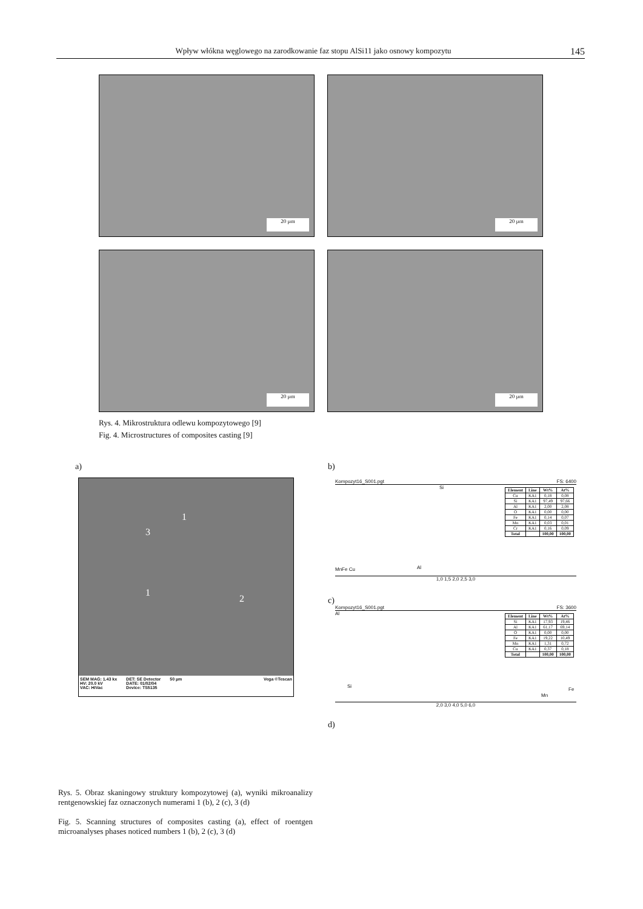Wpływ włókna węglowego na zarodkowanie faz stopu AlSi11 jako osnowy kompozytu 145
20 µm 20 µm
20 µm 20 µm
Rys. 4. Mikrostruktura odlewu kompozytowego [9]
Fig. 4. Microstructures of composites casting [9]
a) b)
3
1
1
2
SEM MAG: 1.43 kx
HV: 20.0 kV
VAC: HiVac
DET: SE Detector
DATE: 01/02/04
Device: TS5135
50 µm Vega ©Tescan
Kompozyt16_S001.pgt FS: 6400
Si
Al MnFe Cu
| Element | Line | Wt% | At% |
| --- | --- | --- | --- |
| Cu | KA1 | 0,18 | 0,08 |
| Si | KA1 | 97,49 | 97,66 |
| Al | KA1 | 2,00 | 2,08 |
| O | KA1 | 0,00 | 0,00 |
| Fe | KA1 | 0,14 | 0,07 |
| Mn | KA1 | 0,03 | 0,01 |
| Cr | KA1 | 0,16 | 0,09 |
| Total | | 100,00 | 100,00 |
1,0 1,5 2,0 2,5 3,0
c)
Kompozyt16_S001.pgt FS: 3600
Al
Si
Mn
Fe
| Element | Line | Wt% | At% |
| --- | --- | --- | --- |
| Si | KA1 | 17,93 | 19,46 |
| Al | KA1 | 61,17 | 69,14 |
| O | KA1 | 0,00 | 0,00 |
| Fe | KA1 | 19,22 | 10,49 |
| Mn | KA1 | 1,31 | 0,72 |
| Cu | KA1 | 0,37 | 0,18 |
| Total | | 100,00 | 100,00 |
2,0 3,0 4,0 5,0 6,0
d)
Rys. 5. Obraz skaningowy struktury kompozytowej (a), wyniki mikroanalizy rentgenowskiej faz oznaczonych numerami 1 (b), 2 (c), 3 (d)
Fig. 5. Scanning structures of composites casting (a), effect of roentgen microanalyses phases noticed numbers 1 (b), 2 (c), 3 (d)